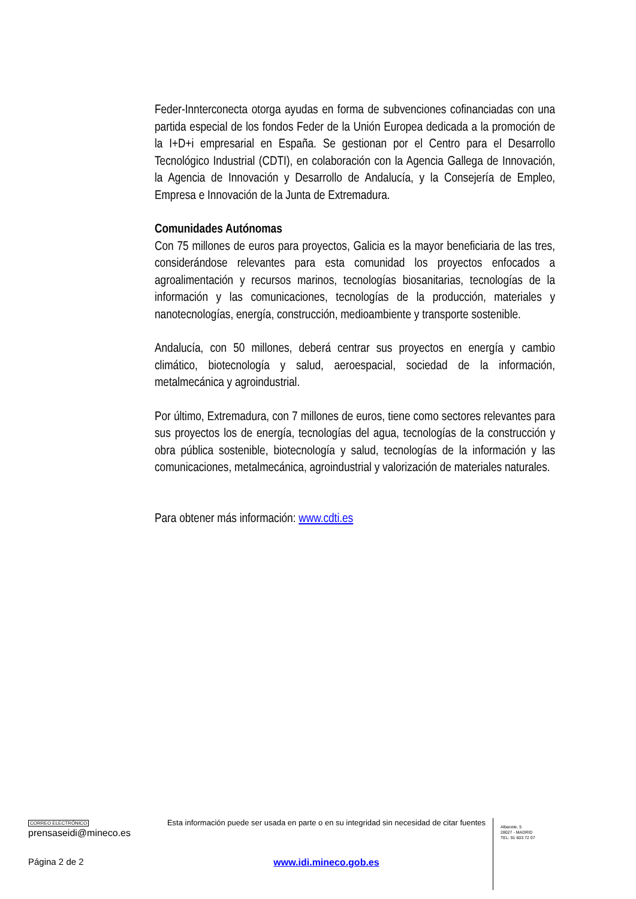Feder-Innterconecta otorga ayudas en forma de subvenciones cofinanciadas con una partida especial de los fondos Feder de la Unión Europea dedicada a la promoción de la I+D+i empresarial en España. Se gestionan por el Centro para el Desarrollo Tecnológico Industrial (CDTI), en colaboración con la Agencia Gallega de Innovación, la Agencia de Innovación y Desarrollo de Andalucía, y la Consejería de Empleo, Empresa e Innovación de la Junta de Extremadura.
Comunidades Autónomas
Con 75 millones de euros para proyectos, Galicia es la mayor beneficiaria de las tres, considerándose relevantes para esta comunidad los proyectos enfocados a agroalimentación y recursos marinos, tecnologías biosanitarias, tecnologías de la información y las comunicaciones, tecnologías de la producción, materiales y nanotecnologías, energía, construcción, medioambiente y transporte sostenible.
Andalucía, con 50 millones, deberá centrar sus proyectos en energía y cambio climático, biotecnología y salud, aeroespacial, sociedad de la información, metalmecánica y agroindustrial.
Por último, Extremadura, con 7 millones de euros, tiene como sectores relevantes para sus proyectos los de energía, tecnologías del agua, tecnologías de la construcción y obra pública sostenible, biotecnología y salud, tecnologías de la información y las comunicaciones, metalmecánica, agroindustrial y valorización de materiales naturales.
Para obtener más información: www.cdti.es
CORREO ELECTRÓNICO
prensaseidi@mineco.es
Página 2 de 2
Esta información puede ser usada en parte o en su integridad sin necesidad de citar fuentes
www.idi.mineco.gob.es
Albacete, 5
28027 - MADRID
TEL: 91 603 72 07